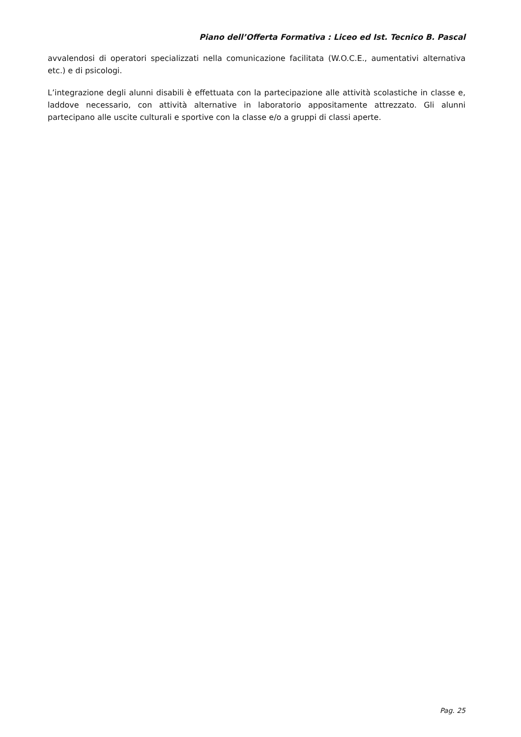Piano dell’Offerta Formativa : Liceo ed Ist. Tecnico B. Pascal
avvalendosi di operatori specializzati nella comunicazione facilitata (W.O.C.E., aumentativi alternativa etc.) e di psicologi.
L’integrazione degli alunni disabili è effettuata con la partecipazione alle attività scolastiche in classe e, laddove necessario, con attività alternative in laboratorio appositamente attrezzato. Gli alunni partecipano alle uscite culturali e sportive con la classe e/o a gruppi di classi aperte.
Pag. 25